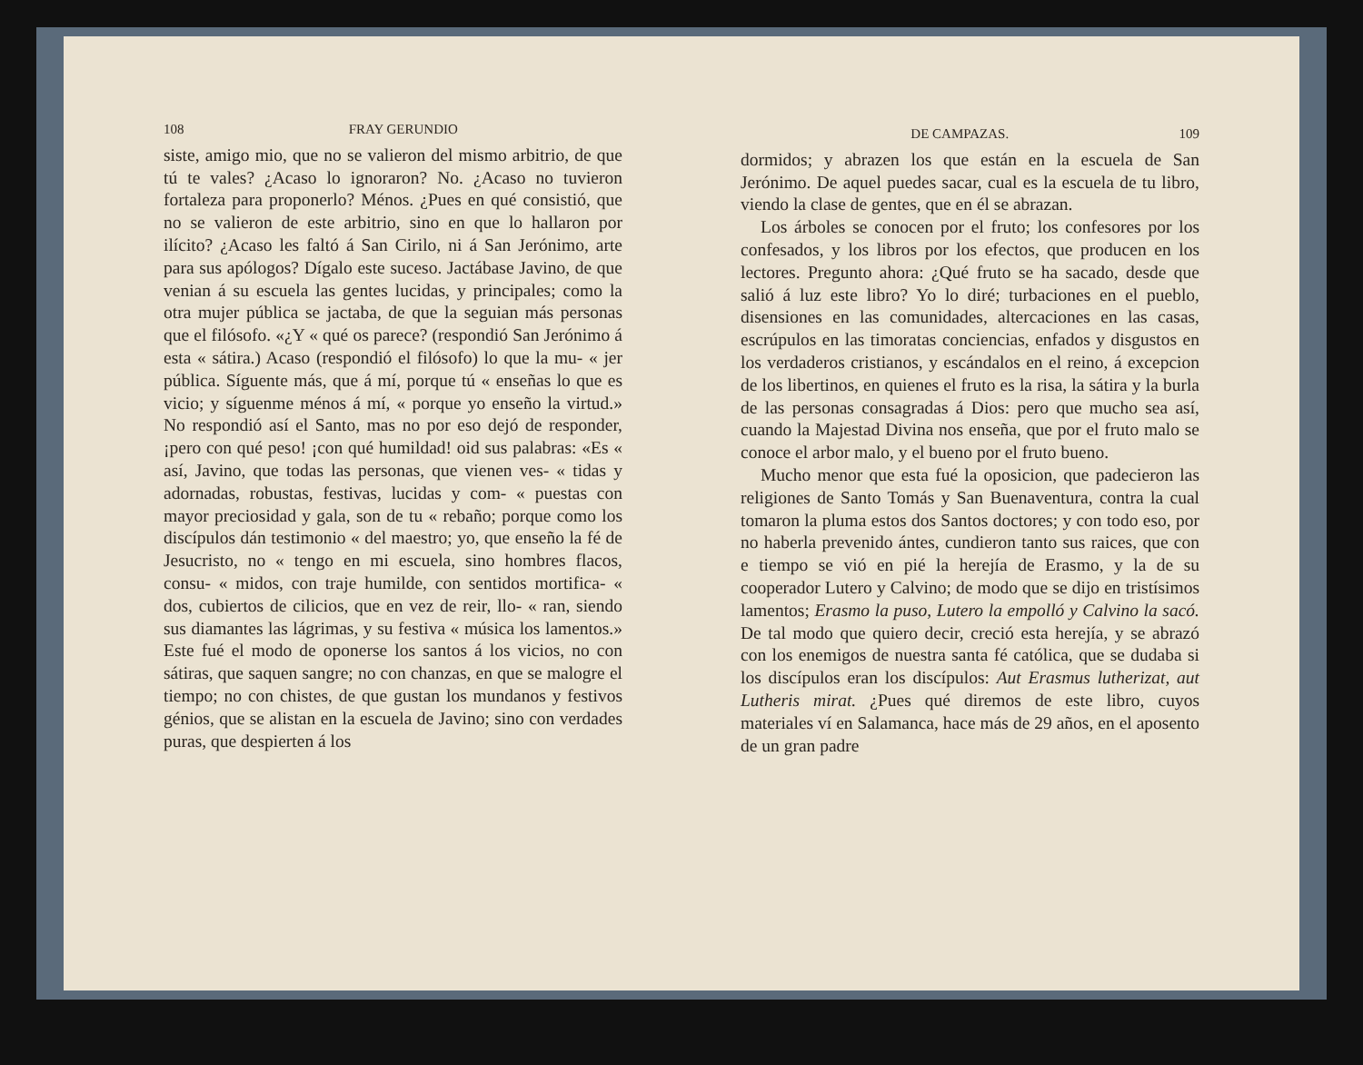108 FRAY GERUNDIO
siste, amigo mio, que no se valieron del mismo arbitrio, de que tú te vales? ¿Acaso lo ignoraron? No. ¿Acaso no tuvieron fortaleza para proponerlo? Ménos. ¿Pues en qué consistió, que no se valieron de este arbitrio, sino en que lo hallaron por ilícito? ¿Acaso les faltó á San Cirilo, ni á San Jerónimo, arte para sus apólogos? Dígalo este suceso. Jactábase Javino, de que venian á su escuela las gentes lucidas, y principales; como la otra mujer pública se jactaba, de que la seguian más personas que el filósofo. «¿Y « qué os parece? (respondió San Jerónimo á esta « sátira.) Acaso (respondió el filósofo) lo que la mu- « jer pública. Síguente más, que á mí, porque tú « enseñas lo que es vicio; y síguenme ménos á mí, « porque yo enseño la virtud.» No respondió así el Santo, mas no por eso dejó de responder, ¡pero con qué peso! ¡con qué humildad! oid sus palabras: «Es « así, Javino, que todas las personas, que vienen ves- « tidas y adornadas, robustas, festivas, lucidas y com- « puestas con mayor preciosidad y gala, son de tu « rebaño; porque como los discípulos dán testimonio « del maestro; yo, que enseño la fé de Jesucristo, no « tengo en mi escuela, sino hombres flacos, consu- « midos, con traje humilde, con sentidos mortifica- « dos, cubiertos de cilicios, que en vez de reir, llo- « ran, siendo sus diamantes las lágrimas, y su festiva « música los lamentos.» Este fué el modo de oponerse los santos á los vicios, no con sátiras, que saquen sangre; no con chanzas, en que se malogre el tiempo; no con chistes, de que gustan los mundanos y festivos génios, que se alistan en la escuela de Javino; sino con verdades puras, que despierten á los
DE CAMPAZAS. 109
dormidos; y abrazen los que están en la escuela de San Jerónimo. De aquel puedes sacar, cual es la escuela de tu libro, viendo la clase de gentes, que en él se abrazan.
Los árboles se conocen por el fruto; los confesores por los confesados, y los libros por los efectos, que producen en los lectores. Pregunto ahora: ¿Qué fruto se ha sacado, desde que salió á luz este libro? Yo lo diré; turbaciones en el pueblo, disensiones en las comunidades, altercaciones en las casas, escrúpulos en las timoratas conciencias, enfados y disgustos en los verdaderos cristianos, y escándalos en el reino, á excepcion de los libertinos, en quienes el fruto es la risa, la sátira y la burla de las personas consagradas á Dios: pero que mucho sea así, cuando la Majestad Divina nos enseña, que por el fruto malo se conoce el arbor malo, y el bueno por el fruto bueno.
Mucho menor que esta fué la oposicion, que padecieron las religiones de Santo Tomás y San Buenaventura, contra la cual tomaron la pluma estos dos Santos doctores; y con todo eso, por no haberla prevenido ántes, cundieron tanto sus raices, que con e tiempo se vió en pié la herejía de Erasmo, y la de su cooperador Lutero y Calvino; de modo que se dijo en tristísimos lamentos; Erasmo la puso, Lutero la empolló y Calvino la sacó. De tal modo que quiero decir, creció esta herejía, y se abrazó con los enemigos de nuestra santa fé católica, que se dudaba si los discípulos eran los discípulos: Aut Erasmus lutherizat, aut Lutheris mirat. ¿Pues qué diremos de este libro, cuyos materiales ví en Salamanca, hace más de 29 años, en el aposento de un gran padre